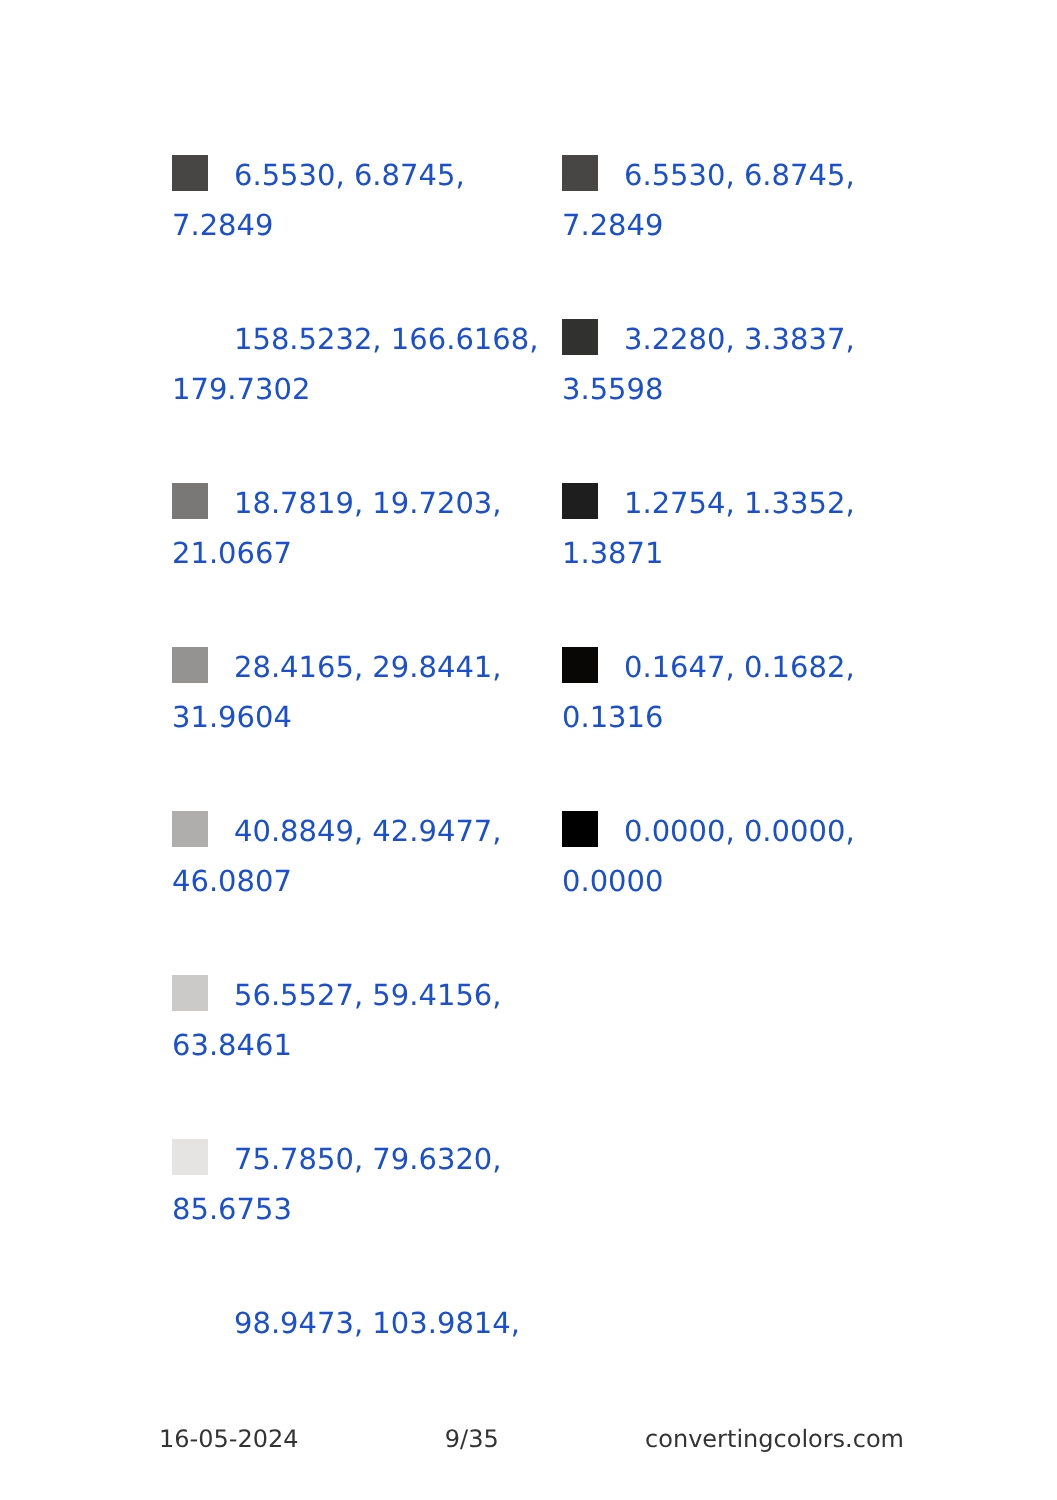6.5530, 6.8745, 7.2849
158.5232, 166.6168, 179.7302
18.7819, 19.7203, 21.0667
28.4165, 29.8441, 31.9604
40.8849, 42.9477, 46.0807
56.5527, 59.4156, 63.8461
75.7850, 79.6320, 85.6753
98.9473, 103.9814,
6.5530, 6.8745, 7.2849
3.2280, 3.3837, 3.5598
1.2754, 1.3352, 1.3871
0.1647, 0.1682, 0.1316
0.0000, 0.0000, 0.0000
16-05-2024 9/35 convertingcolors.com